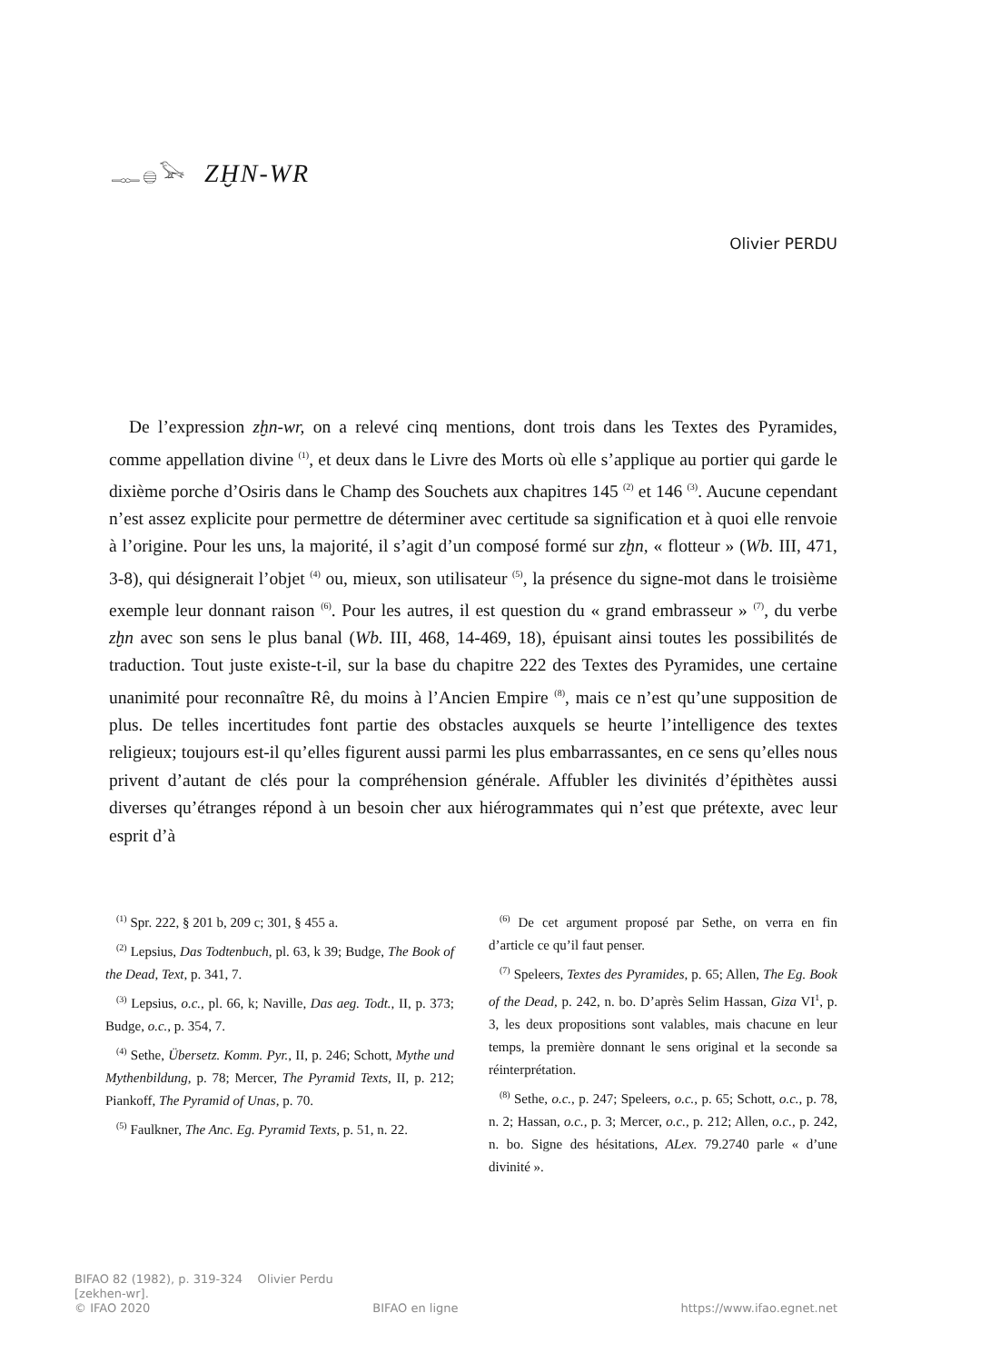𓊃𓐍𓅨 ZḪN-WR
Olivier PERDU
De l’expression zḫn-wr, on a relevé cinq mentions, dont trois dans les Textes des Pyramides, comme appellation divine <sup>(1)</sup>, et deux dans le Livre des Morts où elle s’applique au portier qui garde le dixième porche d’Osiris dans le Champ des Souchets aux chapitres 145 <sup>(2)</sup> et 146 <sup>(3)</sup>. Aucune cependant n’est assez explicite pour permettre de déterminer avec certitude sa signification et à quoi elle renvoie à l’origine. Pour les uns, la majorité, il s’agit d’un composé formé sur zḫn, « flotteur » (Wb. III, 471, 3-8), qui désignerait l’objet <sup>(4)</sup> ou, mieux, son utilisateur <sup>(5)</sup>, la présence du signe-mot dans le troisième exemple leur donnant raison <sup>(6)</sup>. Pour les autres, il est question du « grand embrasseur » <sup>(7)</sup>, du verbe zḫn avec son sens le plus banal (Wb. III, 468, 14-469, 18), épuisant ainsi toutes les possibilités de traduction. Tout juste existe-t-il, sur la base du chapitre 222 des Textes des Pyramides, une certaine unanimité pour reconnaître Rê, du moins à l’Ancien Empire <sup>(8)</sup>, mais ce n’est qu’une supposition de plus. De telles incertitudes font partie des obstacles auxquels se heurte l’intelligence des textes religieux; toujours est-il qu’elles figurent aussi parmi les plus embarrassantes, en ce sens qu’elles nous privent d’autant de clés pour la compréhension générale. Affubler les divinités d’épithètes aussi diverses qu’étranges répond à un besoin cher aux hiérogrammates qui n’est que prétexte, avec leur esprit d’à
<sup>(1)</sup> Spr. 222, § 201 b, 209 c; 301, § 455 a.
<sup>(2)</sup> Lepsius, Das Todtenbuch, pl. 63, k 39; Budge, The Book of the Dead, Text, p. 341, 7.
<sup>(3)</sup> Lepsius, o.c., pl. 66, k; Naville, Das aeg. Todt., II, p. 373; Budge, o.c., p. 354, 7.
<sup>(4)</sup> Sethe, Übersetz. Komm. Pyr., II, p. 246; Schott, Mythe und Mythenbildung, p. 78; Mercer, The Pyramid Texts, II, p. 212; Piankoff, The Pyramid of Unas, p. 70.
<sup>(5)</sup> Faulkner, The Anc. Eg. Pyramid Texts, p. 51, n. 22.
<sup>(6)</sup> De cet argument proposé par Sethe, on verra en fin d’article ce qu’il faut penser.
<sup>(7)</sup> Speleers, Textes des Pyramides, p. 65; Allen, The Eg. Book of the Dead, p. 242, n. bo. D’après Selim Hassan, Giza VI<sup>1</sup>, p. 3, les deux propositions sont valables, mais chacune en leur temps, la première donnant le sens original et la seconde sa réinterprétation.
<sup>(8)</sup> Sethe, o.c., p. 247; Speleers, o.c., p. 65; Schott, o.c., p. 78, n. 2; Hassan, o.c., p. 3; Mercer, o.c., p. 212; Allen, o.c., p. 242, n. bo. Signe des hésitations, ALex. 79.2740 parle « d’une divinité ».
BIFAO 82 (1982), p. 319-324 Olivier Perdu
[zekhen-wr].
© IFAO 2020 BIFAO en ligne https://www.ifao.egnet.net